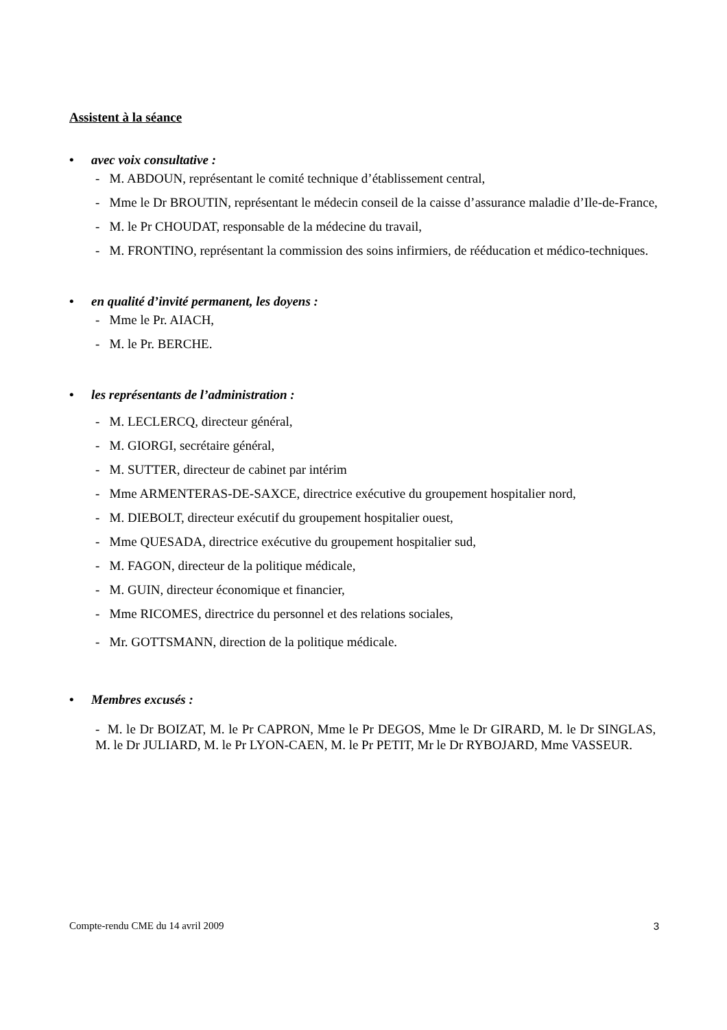Assistent à la séance
• avec voix consultative :
- M. ABDOUN, représentant le comité technique d’établissement central,
- Mme le Dr BROUTIN, représentant le médecin conseil de la caisse d’assurance maladie d’Ile-de-France,
- M. le Pr CHOUDAT, responsable de la médecine du travail,
- M. FRONTINO, représentant la commission des soins infirmiers, de rééducation et médico-techniques.
• en qualité d’invité permanent, les doyens :
- Mme le Pr. AIACH,
- M. le Pr. BERCHE.
• les représentants de l’administration :
- M. LECLERCQ, directeur général,
- M. GIORGI, secrétaire général,
- M. SUTTER, directeur de cabinet par intérim
- Mme ARMENTERAS-DE-SAXCE, directrice exécutive du groupement hospitalier nord,
- M. DIEBOLT, directeur exécutif du groupement hospitalier ouest,
- Mme QUESADA, directrice exécutive du groupement hospitalier sud,
- M. FAGON, directeur de la politique médicale,
- M. GUIN, directeur économique et financier,
- Mme RICOMES, directrice du personnel et des relations sociales,
- Mr. GOTTSMANN, direction de la politique médicale.
• Membres excusés :
- M. le Dr BOIZAT, M. le Pr CAPRON, Mme le Pr DEGOS, Mme le Dr GIRARD, M. le Dr SINGLAS, M. le Dr JULIARD, M. le Pr LYON-CAEN, M. le Pr PETIT, Mr le Dr RYBOJARD, Mme VASSEUR.
Compte-rendu CME du 14 avril 2009 3